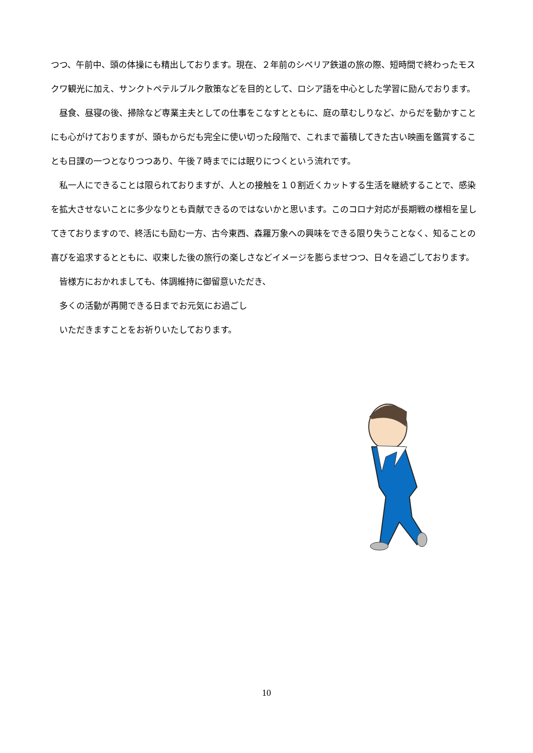つつ、午前中、頭の体操にも精出しております。現在、２年前のシベリア鉄道の旅の際、短時間で終わったモスクワ観光に加え、サンクトペテルブルク散策などを目的として、ロシア語を中心とした学習に励んでおります。
　昼食、昼寝の後、掃除など専業主夫としての仕事をこなすとともに、庭の草むしりなど、からだを動かすことにも心がけておりますが、頭もからだも完全に使い切った段階で、これまで蓄積してきた古い映画を鑑賞することも日課の一つとなりつつあり、午後７時までには眠りにつくという流れです。
　私一人にできることは限られておりますが、人との接触を１０割近くカットする生活を継続することで、感染を拡大させないことに多少なりとも貢献できるのではないかと思います。このコロナ対応が長期戦の様相を呈してきておりますので、終活にも励む一方、古今東西、森羅万象への興味をできる限り失うことなく、知ることの喜びを追求するとともに、収束した後の旅行の楽しさなどイメージを膨らませつつ、日々を過ごしております。
　皆様方におかれましても、体調維持に御留意いただき、
　多くの活動が再開できる日までお元気にお過ごし
　いただきますことをお祈りいたしております。
10